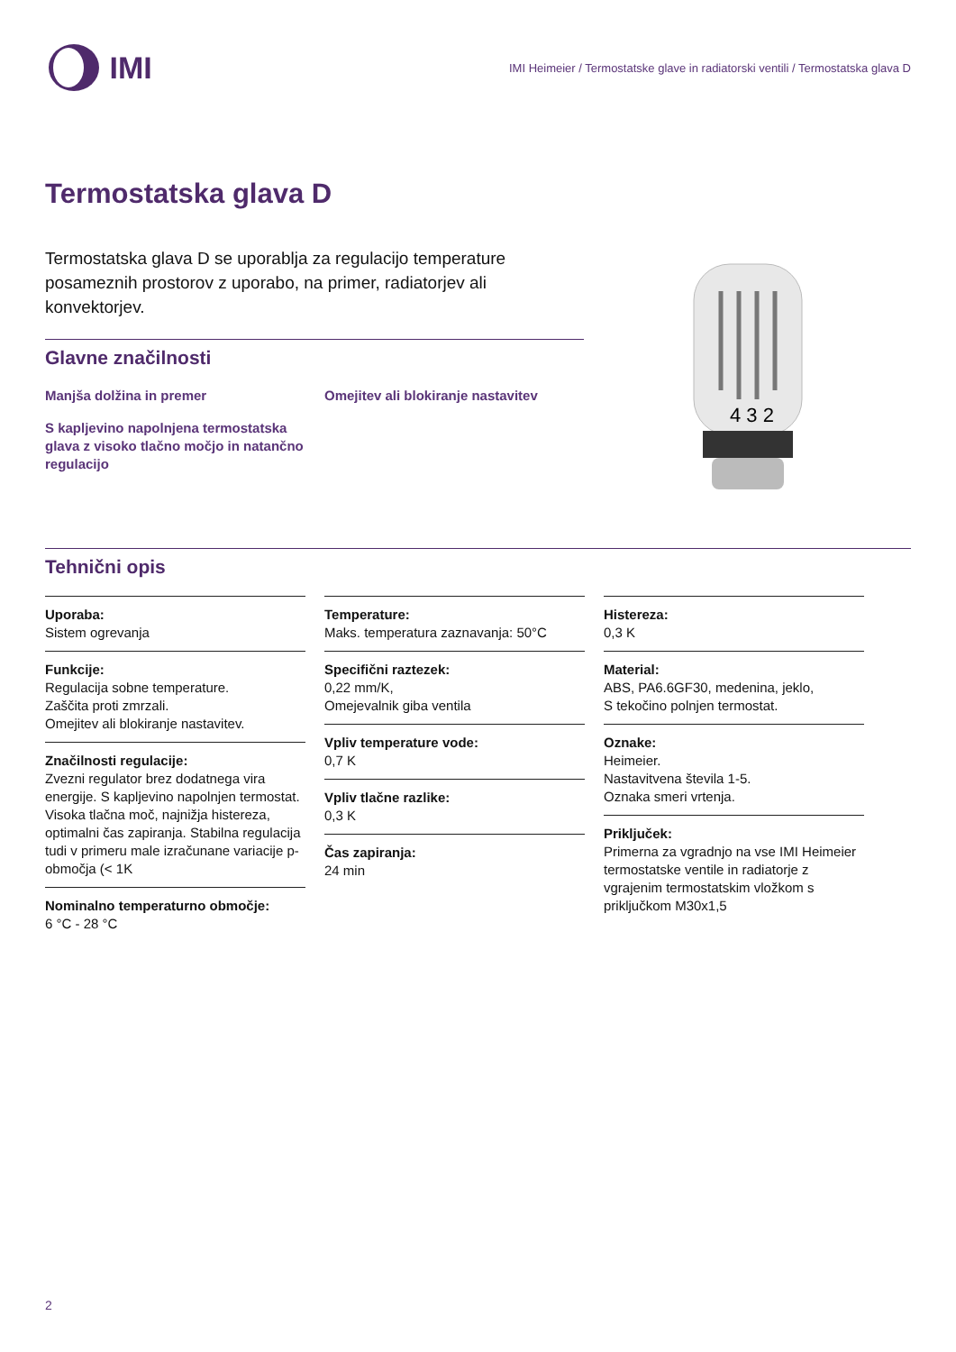IMI
IMI Heimeier / Termostatske glave in radiatorski ventili / Termostatska glava D
Termostatska glava D
Termostatska glava D se uporablja za regulacijo temperature posameznih prostorov z uporabo, na primer, radiatorjev ali konvektorjev.
Glavne značilnosti
Manjša dolžina in premer
Omejitev ali blokiranje nastavitev
S kapljevino napolnjena termostatska glava z visoko tlačno močjo in natančno regulacijo
4 3 2
Tehnični opis
Uporaba:
Sistem ogrevanja
Funkcije:
Regulacija sobne temperature.
Zaščita proti zmrzali.
Omejitev ali blokiranje nastavitev.
Značilnosti regulacije:
Zvezni regulator brez dodatnega vira energije. S kapljevino napolnjen termostat. Visoka tlačna moč, najnižja histereza, optimalni čas zapiranja. Stabilna regulacija tudi v primeru male izračunane variacije p-območja (< 1K
Nominalno temperaturno območje:
6 °C - 28 °C
Temperature:
Maks. temperatura zaznavanja: 50°C
Specifični raztezek:
0,22 mm/K,
Omejevalnik giba ventila
Vpliv temperature vode:
0,7 K
Vpliv tlačne razlike:
0,3 K
Čas zapiranja:
24 min
Histereza:
0,3 K
Material:
ABS, PA6.6GF30, medenina, jeklo,
S tekočino polnjen termostat.
Oznake:
Heimeier.
Nastavitvena števila 1-5.
Oznaka smeri vrtenja.
Priključek:
Primerna za vgradnjo na vse IMI Heimeier termostatske ventile in radiatorje z vgrajenim termostatskim vložkom s priključkom M30x1,5
2